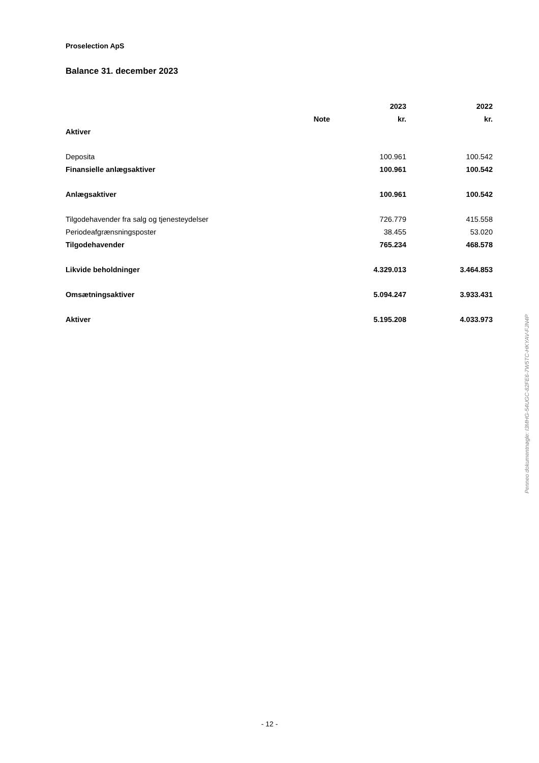Proselection ApS
Balance 31. december 2023
| | | 2023 | 2022 |
| --- | --- | --- | --- |
| | Note | kr. | kr. |
| Aktiver | | | |
| Deposita | | 100.961 | 100.542 |
| Finansielle anlægsaktiver | | 100.961 | 100.542 |
| Anlægsaktiver | | 100.961 | 100.542 |
| Tilgodehavender fra salg og tjenesteydelser | | 726.779 | 415.558 |
| Periodeafgrænsningsposter | | 38.455 | 53.020 |
| Tilgodehavender | | 765.234 | 468.578 |
| Likvide beholdninger | | 4.329.013 | 3.464.853 |
| Omsætningsaktiver | | 5.094.247 | 3.933.431 |
| Aktiver | | 5.195.208 | 4.033.973 |
Penneo dokumentnøgle: I3MHG-54UGC-82FE6-7W5TC-HKYAV-FJN4P
- 12 -